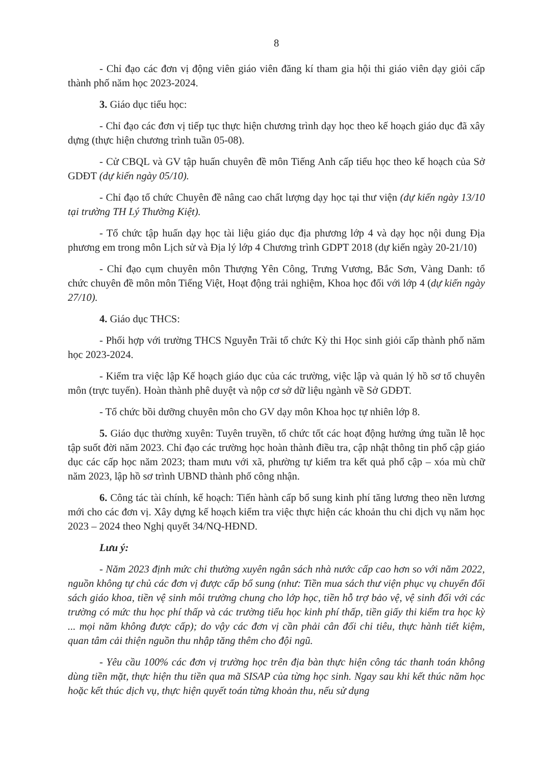8
- Chỉ đạo các đơn vị động viên giáo viên đăng kí tham gia hội thi giáo viên dạy giỏi cấp thành phố năm học 2023-2024.
3. Giáo dục tiểu học:
- Chỉ đạo các đơn vị tiếp tục thực hiện chương trình dạy học theo kế hoạch giáo dục đã xây dựng (thực hiện chương trình tuần 05-08).
- Cử CBQL và GV tập huấn chuyên đề môn Tiếng Anh cấp tiểu học theo kế hoạch của Sở GDĐT (dự kiến ngày 05/10).
- Chỉ đạo tổ chức Chuyên đề nâng cao chất lượng dạy học tại thư viện (dự kiến ngày 13/10 tại trường TH Lý Thường Kiệt).
- Tổ chức tập huấn dạy học tài liệu giáo dục địa phương lớp 4 và dạy học nội dung Địa phương em trong môn Lịch sử và Địa lý lớp 4 Chương trình GDPT 2018 (dự kiến ngày 20-21/10)
- Chỉ đạo cụm chuyên môn Thượng Yên Công, Trưng Vương, Bắc Sơn, Vàng Danh: tổ chức chuyên đề môn môn Tiếng Việt, Hoạt động trải nghiệm, Khoa học đối với lớp 4 (dự kiến ngày 27/10).
4. Giáo dục THCS:
- Phối hợp với trường THCS Nguyễn Trãi tổ chức Kỳ thi Học sinh giỏi cấp thành phố năm học 2023-2024.
- Kiểm tra việc lập Kế hoạch giáo dục của các trường, việc lập và quản lý hồ sơ tổ chuyên môn (trực tuyến). Hoàn thành phê duyệt và nộp cơ sở dữ liệu ngành về Sở GDĐT.
- Tổ chức bồi dưỡng chuyên môn cho GV dạy môn Khoa học tự nhiên lớp 8.
5. Giáo dục thường xuyên: Tuyên truyền, tổ chức tốt các hoạt động hưởng ứng tuần lễ học tập suốt đời năm 2023. Chỉ đạo các trường học hoàn thành điều tra, cập nhật thông tin phổ cập giáo dục các cấp học năm 2023; tham mưu với xã, phường tự kiểm tra kết quả phổ cập – xóa mù chữ năm 2023, lập hồ sơ trình UBND thành phố công nhận.
6. Công tác tài chính, kế hoạch: Tiến hành cấp bổ sung kinh phí tăng lương theo nền lương mới cho các đơn vị. Xây dựng kế hoạch kiểm tra việc thực hiện các khoản thu chi dịch vụ năm học 2023 – 2024 theo Nghị quyết 34/NQ-HĐND.
Lưu ý:
- Năm 2023 định mức chi thường xuyên ngân sách nhà nước cấp cao hơn so với năm 2022, nguồn không tự chủ các đơn vị được cấp bổ sung (như: Tiền mua sách thư viện phục vụ chuyển đổi sách giáo khoa, tiền vệ sinh môi trường chung cho lớp học, tiền hỗ trợ bảo vệ, vệ sinh đối với các trường có mức thu học phí thấp và các trường tiểu học kinh phí thấp, tiền giấy thi kiểm tra học kỳ ... mọi năm không được cấp); do vậy các đơn vị cần phải cân đối chi tiêu, thực hành tiết kiệm, quan tâm cải thiện nguồn thu nhập tăng thêm cho đội ngũ.
- Yêu cầu 100% các đơn vị trường học trên địa bàn thực hiện công tác thanh toán không dùng tiền mặt, thực hiện thu tiền qua mã SISAP của từng học sinh. Ngay sau khi kết thúc năm học hoặc kết thúc dịch vụ, thực hiện quyết toán từng khoản thu, nếu sử dụng